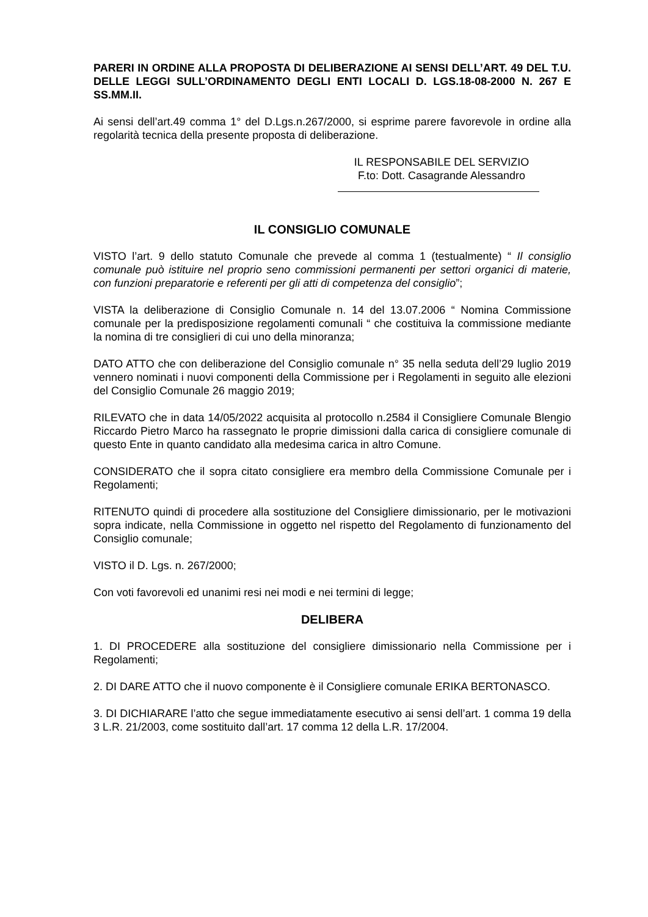PARERI IN ORDINE ALLA PROPOSTA DI DELIBERAZIONE AI SENSI DELL’ART. 49 DEL T.U. DELLE LEGGI SULL’ORDINAMENTO DEGLI ENTI LOCALI D. LGS.18-08-2000 N. 267 E SS.MM.II.
Ai sensi dell’art.49 comma 1° del D.Lgs.n.267/2000, si esprime parere favorevole in ordine alla regolarità tecnica della presente proposta di deliberazione.
IL RESPONSABILE DEL SERVIZIO
F.to: Dott. Casagrande Alessandro
IL CONSIGLIO COMUNALE
VISTO l’art. 9 dello statuto Comunale che prevede al comma 1 (testualmente) “ Il consiglio comunale può istituire nel proprio seno commissioni permanenti per settori organici di materie, con funzioni preparatorie e referenti per gli atti di competenza del consiglio”;
VISTA la deliberazione di Consiglio Comunale n. 14 del 13.07.2006 “ Nomina Commissione comunale per la predisposizione regolamenti comunali “ che costituiva la commissione mediante la nomina di tre consiglieri di cui uno della minoranza;
DATO ATTO che con deliberazione del Consiglio comunale n° 35 nella seduta dell’29 luglio 2019 vennero nominati i nuovi componenti della Commissione per i Regolamenti in seguito alle elezioni del Consiglio Comunale 26 maggio 2019;
RILEVATO che in data 14/05/2022 acquisita al protocollo n.2584 il Consigliere Comunale Blengio Riccardo Pietro Marco ha rassegnato le proprie dimissioni dalla carica di consigliere comunale di questo Ente in quanto candidato alla medesima carica in altro Comune.
CONSIDERATO che il sopra citato consigliere era membro della Commissione Comunale per i Regolamenti;
RITENUTO quindi di procedere alla sostituzione del Consigliere dimissionario, per le motivazioni sopra indicate, nella Commissione in oggetto nel rispetto del Regolamento di funzionamento del Consiglio comunale;
VISTO il D. Lgs. n. 267/2000;
Con voti favorevoli ed unanimi resi nei modi e nei termini di legge;
DELIBERA
1. DI PROCEDERE alla sostituzione del consigliere dimissionario nella Commissione per i Regolamenti;
2. DI DARE ATTO che il nuovo componente è il Consigliere comunale ERIKA BERTONASCO.
3. DI DICHIARARE l’atto che segue immediatamente esecutivo ai sensi dell’art. 1 comma 19 della 3 L.R. 21/2003, come sostituito dall’art. 17 comma 12 della L.R. 17/2004.